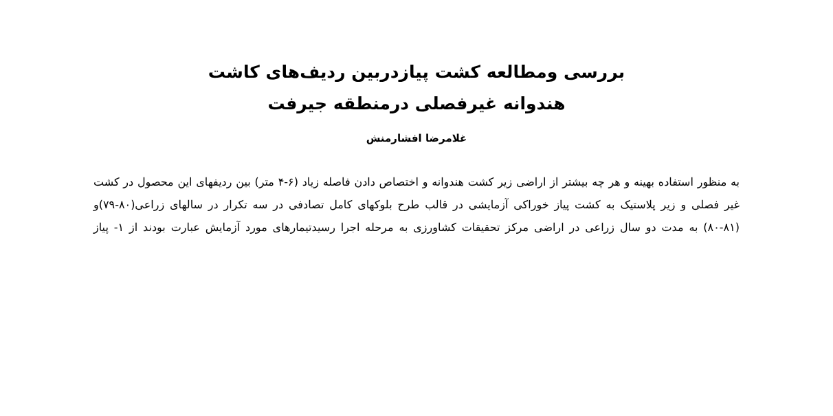بررسی ومطالعه کشت پیازدربین ردیف‌های کاشت
هندوانه غیرفصلی درمنطقه جیرفت
غلامرضا افشارمنش
به منظور استفاده بهینه و هر چه بیشتر از اراضی زیر کشت هندوانه و اختصاص دادن فاصله زیاد (۶-۴ متر) بین ردیفهای این محصول در کشت غیر فصلی و زیر پلاستیک به کشت پیاز خوراکی آزمایشی در قالب طرح بلوکهای کامل تصادفی در سه تکرار در سالهای زراعی(۸۰-۷۹)و (۸۱-۸۰) به مدت دو سال زراعی در اراضی مرکز تحقیقات کشاورزی به مرحله اجرا رسیدتیمارهای مورد آزمایش عبارت بودند از ۱- پیاز